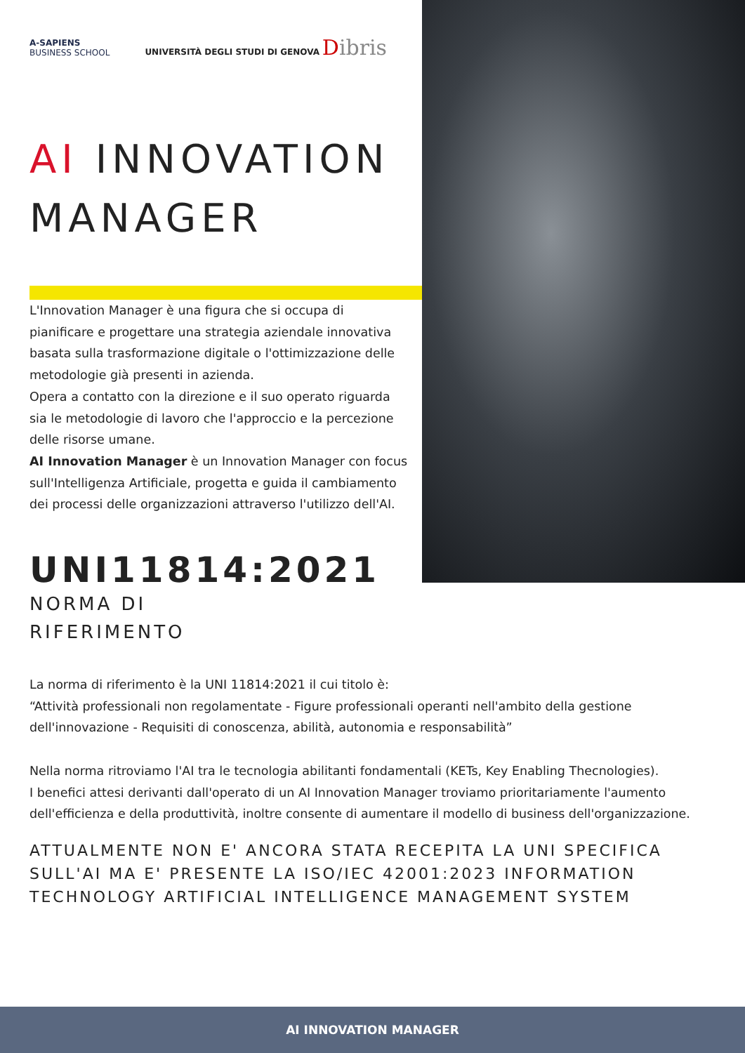A-SAPIENS
BUSINESS SCHOOL
UNIVERSITÀ DEGLI STUDI DI GENOVA Dibris
AI INNOVATION MANAGER
L'Innovation Manager è una figura che si occupa di pianificare e progettare una strategia aziendale innovativa basata sulla trasformazione digitale o l'ottimizzazione delle metodologie già presenti in azienda.
Opera a contatto con la direzione e il suo operato riguarda sia le metodologie di lavoro che l'approccio e la percezione delle risorse umane.
AI Innovation Manager è un Innovation Manager con focus sull'Intelligenza Artificiale, progetta e guida il cambiamento dei processi delle organizzazioni attraverso l'utilizzo dell'AI.
UNI11814:2021
NORMA DI
RIFERIMENTO
La norma di riferimento è la UNI 11814:2021 il cui titolo è:
“Attività professionali non regolamentate - Figure professionali operanti nell'ambito della gestione dell'innovazione - Requisiti di conoscenza, abilità, autonomia e responsabilità”
Nella norma ritroviamo l'AI tra le tecnologia abilitanti fondamentali (KETs, Key Enabling Thecnologies).
I benefici attesi derivanti dall'operato di un AI Innovation Manager troviamo prioritariamente l'aumento dell'efficienza e della produttività, inoltre consente di aumentare il modello di business dell'organizzazione.
ATTUALMENTE NON E' ANCORA STATA RECEPITA LA UNI SPECIFICA SULL'AI MA E' PRESENTE LA ISO/IEC 42001:2023 INFORMATION TECHNOLOGY ARTIFICIAL INTELLIGENCE MANAGEMENT SYSTEM
AI INNOVATION MANAGER